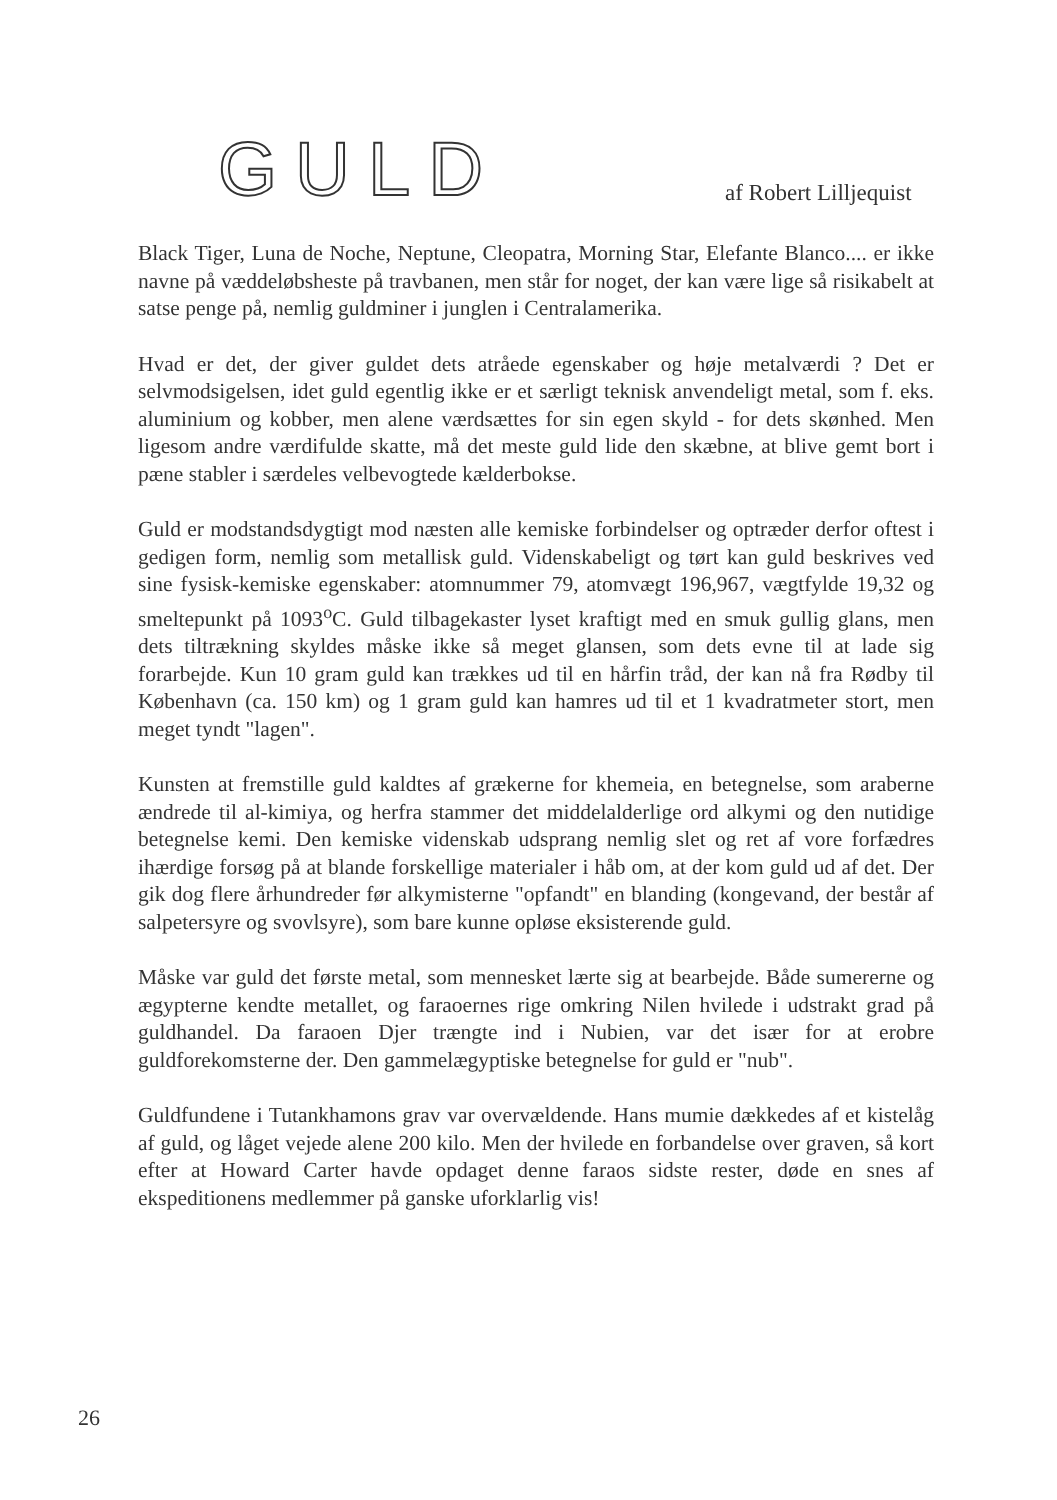GULD af Robert Lilljequist
Black Tiger, Luna de Noche, Neptune, Cleopatra, Morning Star, Elefante Blanco.... er ikke navne på væddeløbsheste på travbanen, men står for noget, der kan være lige så risikabelt at satse penge på, nemlig guldminer i junglen i Centralamerika.
Hvad er det, der giver guldet dets atråede egenskaber og høje metalværdi ? Det er selvmodsigelsen, idet guld egentlig ikke er et særligt teknisk anvendeligt metal, som f. eks. aluminium og kobber, men alene værdsættes for sin egen skyld - for dets skønhed. Men ligesom andre værdifulde skatte, må det meste guld lide den skæbne, at blive gemt bort i pæne stabler i særdeles velbevogtede kælderbokse.
Guld er modstandsdygtigt mod næsten alle kemiske forbindelser og optræder derfor oftest i gedigen form, nemlig som metallisk guld. Videnskabeligt og tørt kan guld beskrives ved sine fysisk-kemiske egenskaber: atomnummer 79, atomvægt 196,967, vægtfylde 19,32 og smeltepunkt på 1093<sup>o</sup>C. Guld tilbagekaster lyset kraftigt med en smuk gullig glans, men dets tiltrækning skyldes måske ikke så meget glansen, som dets evne til at lade sig forarbejde. Kun 10 gram guld kan trækkes ud til en hårfin tråd, der kan nå fra Rødby til København (ca. 150 km) og 1 gram guld kan hamres ud til et 1 kvadratmeter stort, men meget tyndt "lagen".
Kunsten at fremstille guld kaldtes af grækerne for khemeia, en betegnelse, som araberne ændrede til al-kimiya, og herfra stammer det middelalderlige ord alkymi og den nutidige betegnelse kemi. Den kemiske videnskab udsprang nemlig slet og ret af vore forfædres ihærdige forsøg på at blande forskellige materialer i håb om, at der kom guld ud af det. Der gik dog flere århundreder før alkymisterne "opfandt" en blanding (kongevand, der består af salpetersyre og svovlsyre), som bare kunne opløse eksisterende guld.
Måske var guld det første metal, som mennesket lærte sig at bearbejde. Både sumererne og ægypterne kendte metallet, og faraoernes rige omkring Nilen hvilede i udstrakt grad på guldhandel. Da faraoen Djer trængte ind i Nubien, var det især for at erobre guldforekomsterne der. Den gammelægyptiske betegnelse for guld er "nub".
Guldfundene i Tutankhamons grav var overvældende. Hans mumie dækkedes af et kistelåg af guld, og låget vejede alene 200 kilo. Men der hvilede en forbandelse over graven, så kort efter at Howard Carter havde opdaget denne faraos sidste rester, døde en snes af ekspeditionens medlemmer på ganske uforklarlig vis!
26